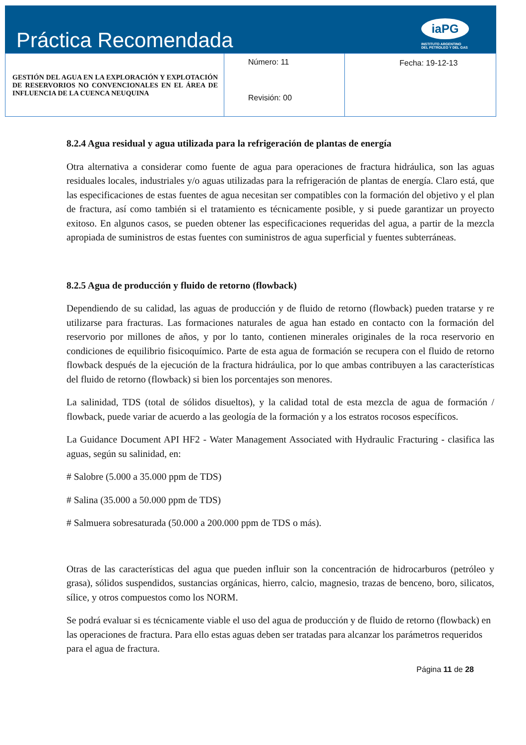Práctica Recomendada
iaPG
INSTITUTO ARGENTINO
DEL PETROLEO Y DEL GAS
| GESTIÓN DEL AGUA EN LA EXPLORACIÓN Y EXPLOTACIÓN DE RESERVORIOS NO CONVENCIONALES EN EL ÁREA DE INFLUENCIA DE LA CUENCA NEUQUINA | Número: 11 Revisión: 00 | Fecha: 19-12-13 |
8.2.4 Agua residual y agua utilizada para la refrigeración de plantas de energía
Otra alternativa a considerar como fuente de agua para operaciones de fractura hidráulica, son las aguas residuales locales, industriales y/o aguas utilizadas para la refrigeración de plantas de energía. Claro está, que las especificaciones de estas fuentes de agua necesitan ser compatibles con la formación del objetivo y el plan de fractura, así como también si el tratamiento es técnicamente posible, y si puede garantizar un proyecto exitoso. En algunos casos, se pueden obtener las especificaciones requeridas del agua, a partir de la mezcla apropiada de suministros de estas fuentes con suministros de agua superficial y fuentes subterráneas.
8.2.5 Agua de producción y fluido de retorno (flowback)
Dependiendo de su calidad, las aguas de producción y de fluido de retorno (flowback) pueden tratarse y re utilizarse para fracturas. Las formaciones naturales de agua han estado en contacto con la formación del reservorio por millones de años, y por lo tanto, contienen minerales originales de la roca reservorio en condiciones de equilibrio fisicoquímico. Parte de esta agua de formación se recupera con el fluido de retorno flowback después de la ejecución de la fractura hidráulica, por lo que ambas contribuyen a las características del fluido de retorno (flowback) si bien los porcentajes son menores.
La salinidad, TDS (total de sólidos disueltos), y la calidad total de esta mezcla de agua de formación / flowback, puede variar de acuerdo a las geología de la formación y a los estratos rocosos específicos.
La Guidance Document API HF2 - Water Management Associated with Hydraulic Fracturing - clasifica las aguas, según su salinidad, en:
# Salobre (5.000 a 35.000 ppm de TDS)
# Salina (35.000 a 50.000 ppm de TDS)
# Salmuera sobresaturada (50.000 a 200.000 ppm de TDS o más).
Otras de las características del agua que pueden influir son la concentración de hidrocarburos (petróleo y grasa), sólidos suspendidos, sustancias orgánicas, hierro, calcio, magnesio, trazas de benceno, boro, silicatos, sílice, y otros compuestos como los NORM.
Se podrá evaluar si es técnicamente viable el uso del agua de producción y de fluido de retorno (flowback) en las operaciones de fractura. Para ello estas aguas deben ser tratadas para alcanzar los parámetros requeridos para el agua de fractura.
Página 11 de 28